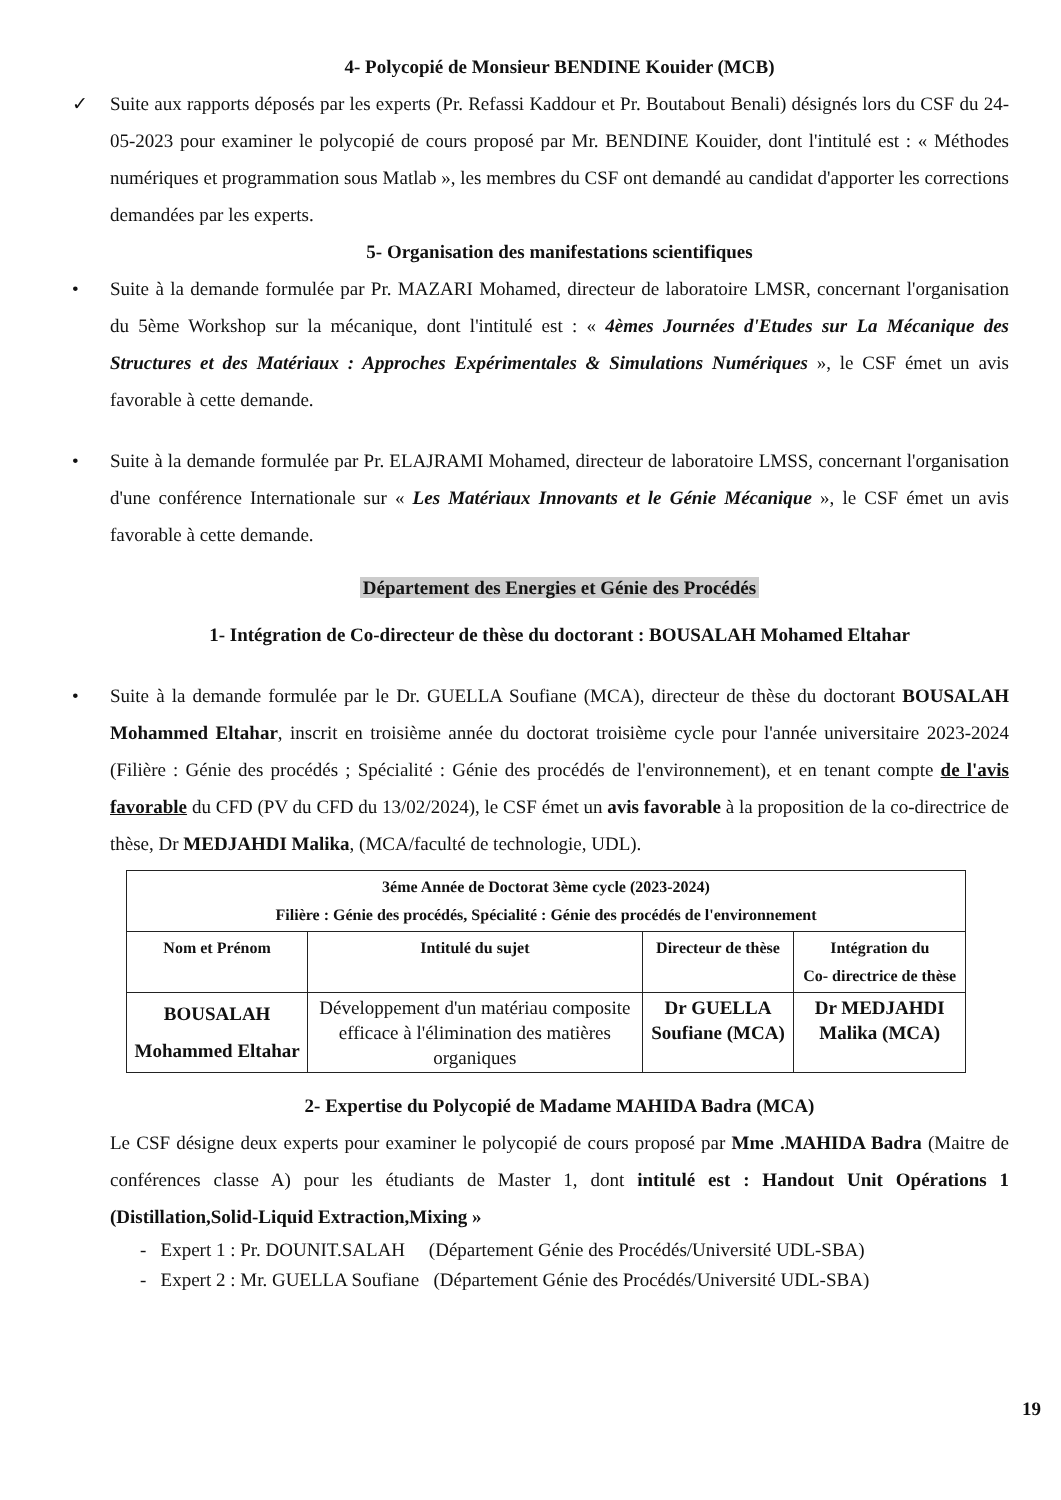4- Polycopié de Monsieur BENDINE Kouider (MCB)
✓ Suite aux rapports déposés par les experts (Pr. Refassi Kaddour et Pr. Boutabout Benali) désignés lors du CSF du 24-05-2023 pour examiner le polycopié de cours proposé par Mr. BENDINE Kouider, dont l'intitulé est : « Méthodes numériques et programmation sous Matlab », les membres du CSF ont demandé au candidat d'apporter les corrections demandées par les experts.
5- Organisation des manifestations scientifiques
• Suite à la demande formulée par Pr. MAZARI Mohamed, directeur de laboratoire LMSR, concernant l'organisation du 5ème Workshop sur la mécanique, dont l'intitulé est : « 4èmes Journées d'Etudes sur La Mécanique des Structures et des Matériaux : Approches Expérimentales & Simulations Numériques », le CSF émet un avis favorable à cette demande.
• Suite à la demande formulée par Pr. ELAJRAMI Mohamed, directeur de laboratoire LMSS, concernant l'organisation d'une conférence Internationale sur « Les Matériaux Innovants et le Génie Mécanique », le CSF émet un avis favorable à cette demande.
Département des Energies et Génie des Procédés
1- Intégration de Co-directeur de thèse du doctorant : BOUSALAH Mohamed Eltahar
• Suite à la demande formulée par le Dr. GUELLA Soufiane (MCA), directeur de thèse du doctorant BOUSALAH Mohammed Eltahar, inscrit en troisième année du doctorat troisième cycle pour l'année universitaire 2023-2024 (Filière : Génie des procédés ; Spécialité : Génie des procédés de l'environnement), et en tenant compte de l'avis favorable du CFD (PV du CFD du 13/02/2024), le CSF émet un avis favorable à la proposition de la co-directrice de thèse, Dr MEDJAHDI Malika, (MCA/faculté de technologie, UDL).
| 3éme Année de Doctorat 3ème cycle (2023-2024) Filière : Génie des procédés, Spécialité : Génie des procédés de l'environnement | | | |
| --- | --- | --- | --- |
| Nom et Prénom | Intitulé du sujet | Directeur de thèse | Intégration du Co- directrice de thèse |
| BOUSALAH Mohammed Eltahar | Développement d'un matériau composite efficace à l'élimination des matières organiques | Dr GUELLA Soufiane (MCA) | Dr MEDJAHDI Malika (MCA) |
2- Expertise du Polycopié de Madame MAHIDA Badra (MCA)
Le CSF désigne deux experts pour examiner le polycopié de cours proposé par Mme .MAHIDA Badra (Maitre de conférences classe A) pour les étudiants de Master 1, dont intitulé est : Handout Unit Opérations 1 (Distillation,Solid-Liquid Extraction,Mixing »
- Expert 1 : Pr. DOUNIT.SALAH (Département Génie des Procédés/Université UDL-SBA)
- Expert 2 : Mr. GUELLA Soufiane (Département Génie des Procédés/Université UDL-SBA)
19